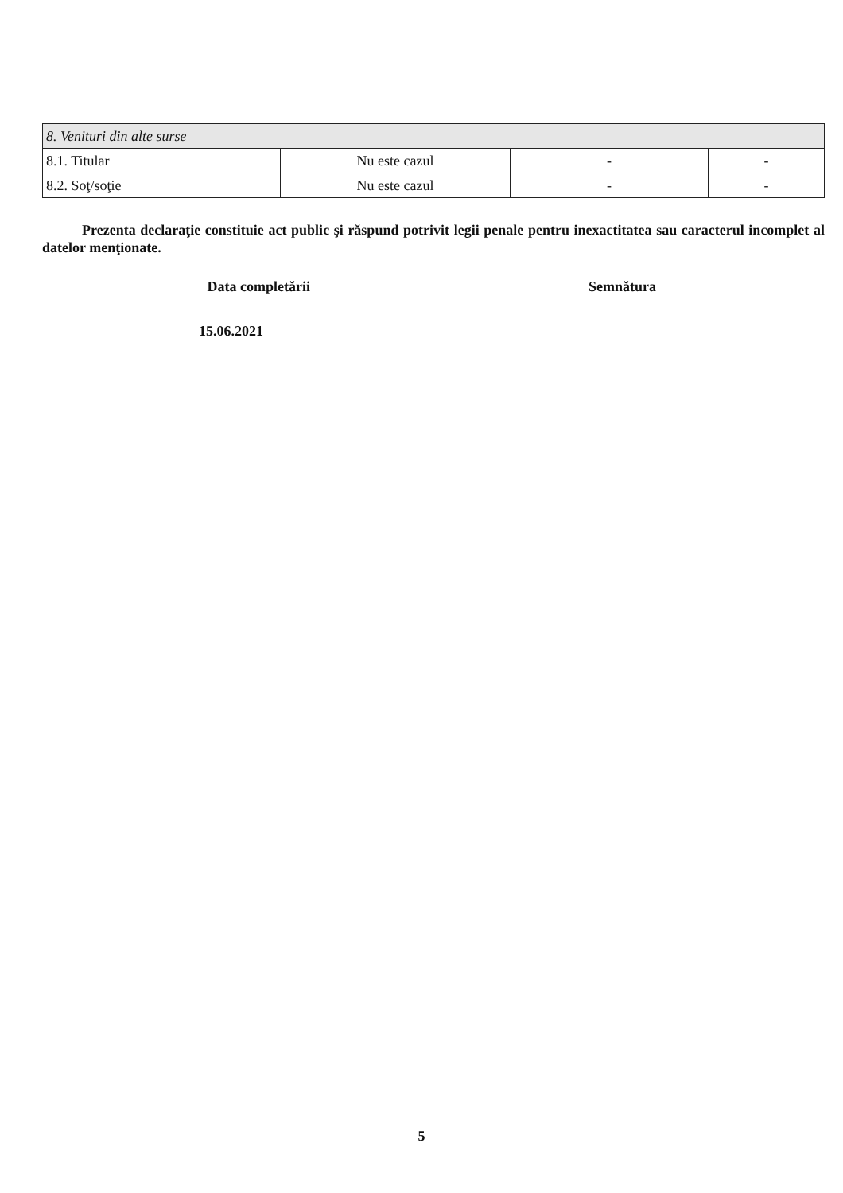| 8. Venituri din alte surse | | | |
| 8.1. Titular | Nu este cazul | - | - |
| 8.2. Soţ/soţie | Nu este cazul | - | - |
Prezenta declaraţie constituie act public şi răspund potrivit legii penale pentru inexactitatea sau caracterul incomplet al datelor menţionate.
Data completării Semnătura
15.06.2021
5